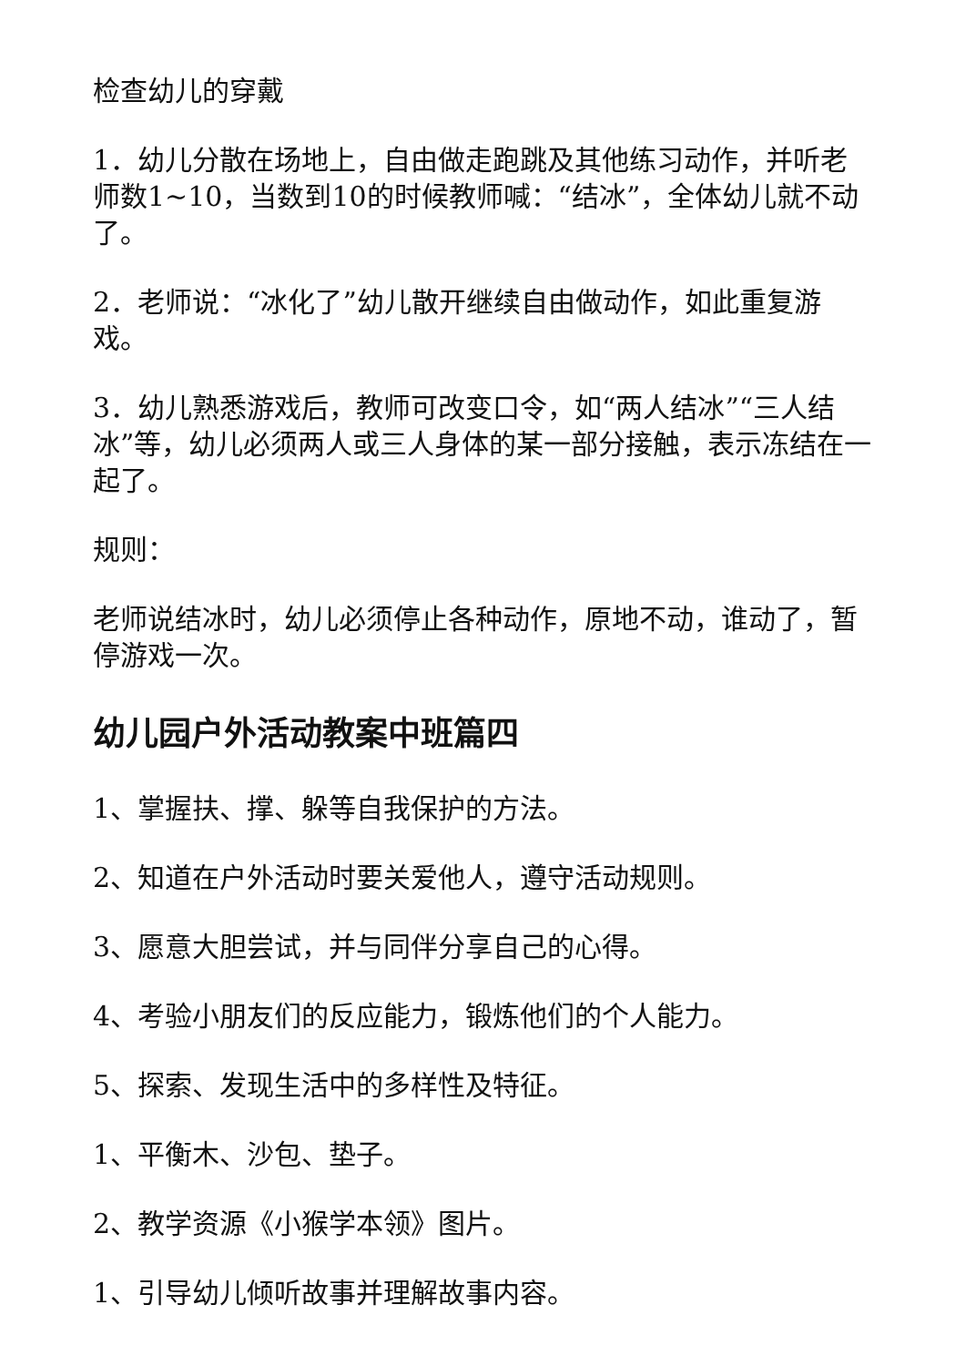检查幼儿的穿戴
1．幼儿分散在场地上，自由做走跑跳及其他练习动作，并听老师数1~10，当数到10的时候教师喊：“结冰”，全体幼儿就不动了。
2．老师说：“冰化了”幼儿散开继续自由做动作，如此重复游戏。
3．幼儿熟悉游戏后，教师可改变口令，如“两人结冰”“三人结冰”等，幼儿必须两人或三人身体的某一部分接触，表示冻结在一起了。
规则：
老师说结冰时，幼儿必须停止各种动作，原地不动，谁动了，暂停游戏一次。
幼儿园户外活动教案中班篇四
1、掌握扶、撑、躲等自我保护的方法。
2、知道在户外活动时要关爱他人，遵守活动规则。
3、愿意大胆尝试，并与同伴分享自己的心得。
4、考验小朋友们的反应能力，锻炼他们的个人能力。
5、探索、发现生活中的多样性及特征。
1、平衡木、沙包、垫子。
2、教学资源《小猴学本领》图片。
1、引导幼儿倾听故事并理解故事内容。